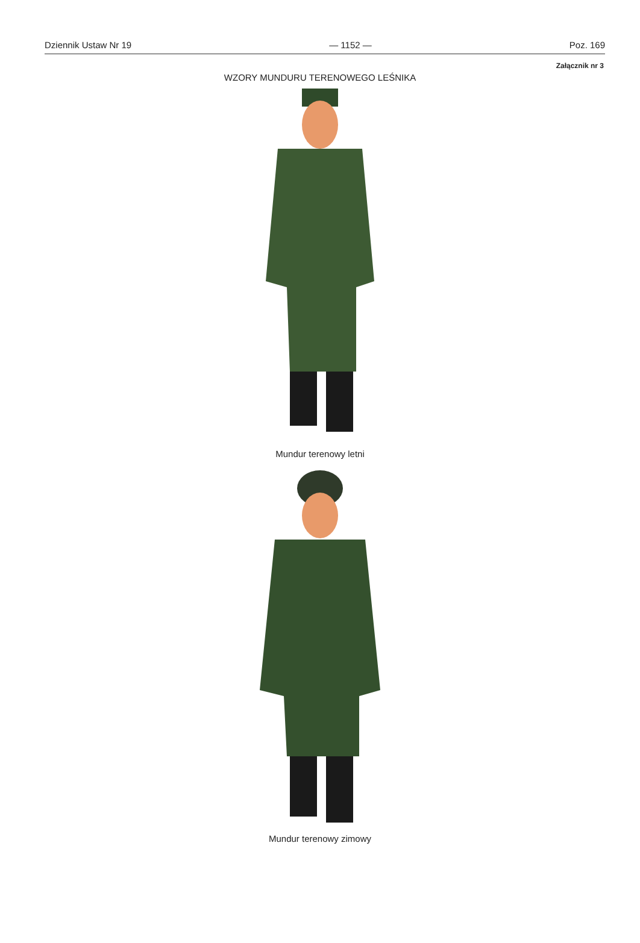Dziennik Ustaw Nr 19 — 1152 — Poz. 169
Załącznik nr 3
WZORY MUNDURU TERENOWEGO LEŚNIKA
Mundur terenowy letni
Mundur terenowy zimowy